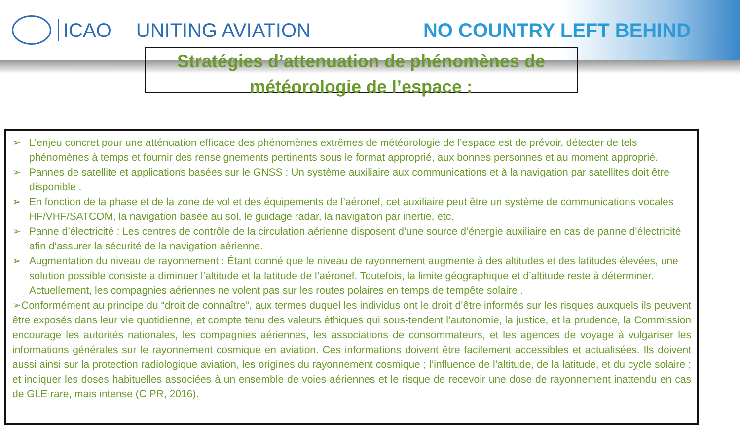ICAO UNITING AVIATION NO COUNTRY LEFT BEHIND
Stratégies d’attenuation de phénomènes de
météorologie de l’espace :
➢ L’enjeu concret pour une atténuation efficace des phénomènes extrêmes de météorologie de l’espace est de prévoir, détecter de tels phénomènes à temps et fournir des renseignements pertinents sous le format approprié, aux bonnes personnes et au moment approprié.
➢ Pannes de satellite et applications basées sur le GNSS : Un système auxiliaire aux communications et à la navigation par satellites doit être disponible .
➢ En fonction de la phase et de la zone de vol et des équipements de l’aéronef, cet auxiliaire peut être un système de communications vocales HF/VHF/SATCOM, la navigation basée au sol, le guidage radar, la navigation par inertie, etc.
➢ Panne d’électricité : Les centres de contrôle de la circulation aérienne disposent d’une source d’énergie auxiliaire en cas de panne d’électricité afin d’assurer la sécurité de la navigation aérienne.
➢ Augmentation du niveau de rayonnement : Étant donné que le niveau de rayonnement augmente à des altitudes et des latitudes élevées, une solution possible consiste a diminuer l’altitude et la latitude de l’aéronef. Toutefois, la limite géographique et d’altitude reste à déterminer. Actuellement, les compagnies aériennes ne volent pas sur les routes polaires en temps de tempête solaire .
➢Conformément au principe du “droit de connaître”, aux termes duquel les individus ont le droit d’être informés sur les risques auxquels ils peuvent être exposés dans leur vie quotidienne, et compte tenu des valeurs éthiques qui sous-tendent l’autonomie, la justice, et la prudence, la Commission encourage les autorités nationales, les compagnies aériennes, les associations de consommateurs, et les agences de voyage à vulgariser les informations générales sur le rayonnement cosmique en aviation. Ces informations doivent être facilement accessibles et actualisées. Ils doivent aussi ainsi sur la protection radiologique aviation, les origines du rayonnement cosmique ; l’influence de l’altitude, de la latitude, et du cycle solaire ; et indiquer les doses habituelles associées à un ensemble de voies aériennes et le risque de recevoir une dose de rayonnement inattendu en cas de GLE rare, mais intense (CIPR, 2016).